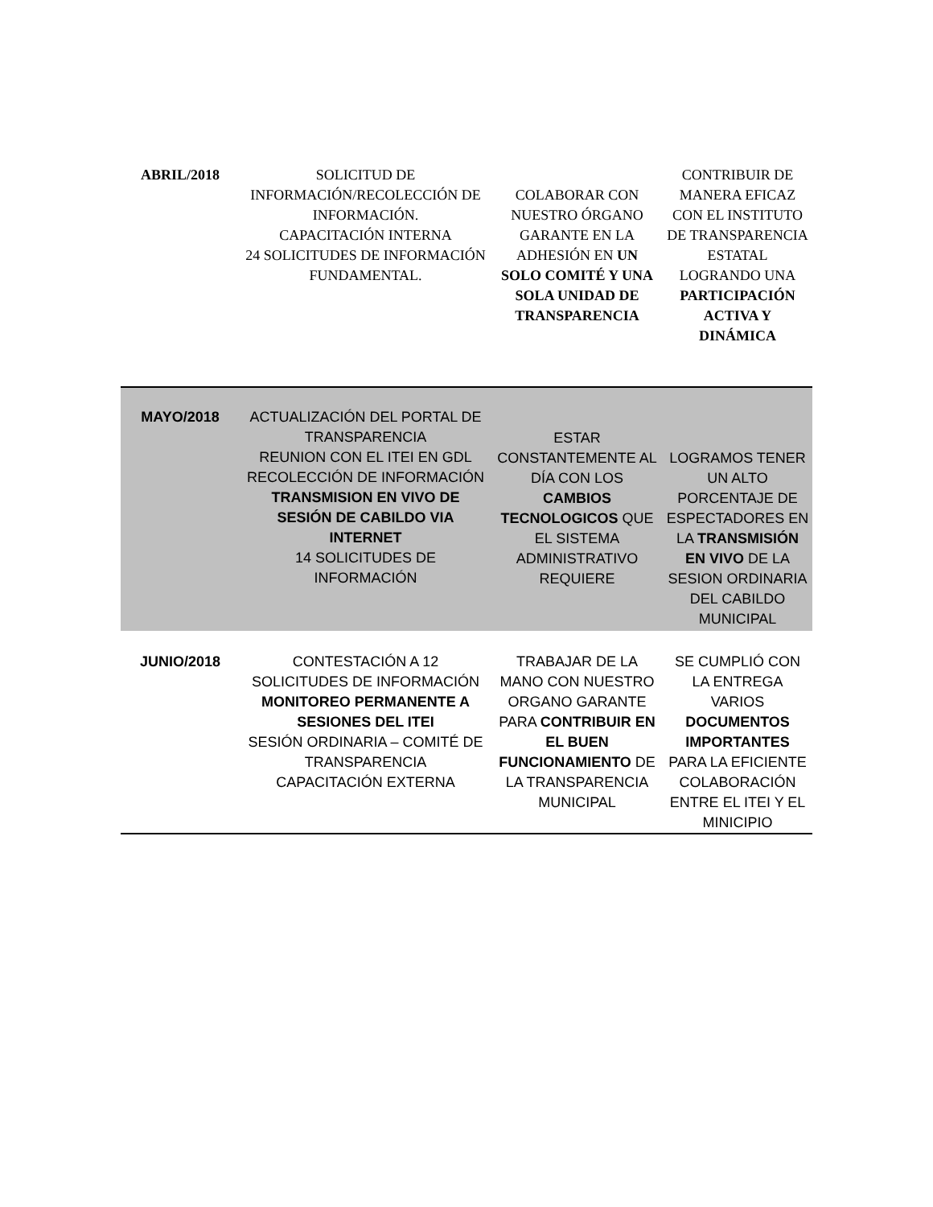| ABRIL/2018 | SOLICITUD DE INFORMACIÓN/RECOLECCIÓN DE INFORMACIÓN. CAPACITACIÓN INTERNA 24 SOLICITUDES DE INFORMACIÓN FUNDAMENTAL. | COLABORAR CON NUESTRO ÓRGANO GARANTE EN LA ADHESIÓN EN UN SOLO COMITÉ Y UNA SOLA UNIDAD DE TRANSPARENCIA | CONTRIBUIR DE MANERA EFICAZ CON EL INSTITUTO DE TRANSPARENCIA ESTATAL LOGRANDO UNA PARTICIPACIÓN ACTIVA Y DINÁMICA |
| MAYO/2018 | ACTUALIZACIÓN DEL PORTAL DE TRANSPARENCIA REUNION CON EL ITEI EN GDL RECOLECCIÓN DE INFORMACIÓN TRANSMISION EN VIVO DE SESIÓN DE CABILDO VIA INTERNET 14 SOLICITUDES DE INFORMACIÓN | ESTAR CONSTANTEMENTE AL DÍA CON LOS CAMBIOS TECNOLOGICOS QUE EL SISTEMA ADMINISTRATIVO REQUIERE | LOGRAMOS TENER UN ALTO PORCENTAJE DE ESPECTADORES EN LA TRANSMISIÓN EN VIVO DE LA SESION ORDINARIA DEL CABILDO MUNICIPAL |
| JUNIO/2018 | CONTESTACIÓN A 12 SOLICITUDES DE INFORMACIÓN MONITOREO PERMANENTE A SESIONES DEL ITEI SESIÓN ORDINARIA – COMITÉ DE TRANSPARENCIA CAPACITACIÓN EXTERNA | TRABAJAR DE LA MANO CON NUESTRO ORGANO GARANTE PARA CONTRIBUIR EN EL BUEN FUNCIONAMIENTO DE LA TRANSPARENCIA MUNICIPAL | SE CUMPLIÓ CON LA ENTREGA VARIOS DOCUMENTOS IMPORTANTES PARA LA EFICIENTE COLABORACIÓN ENTRE EL ITEI Y EL MINICIPIO |